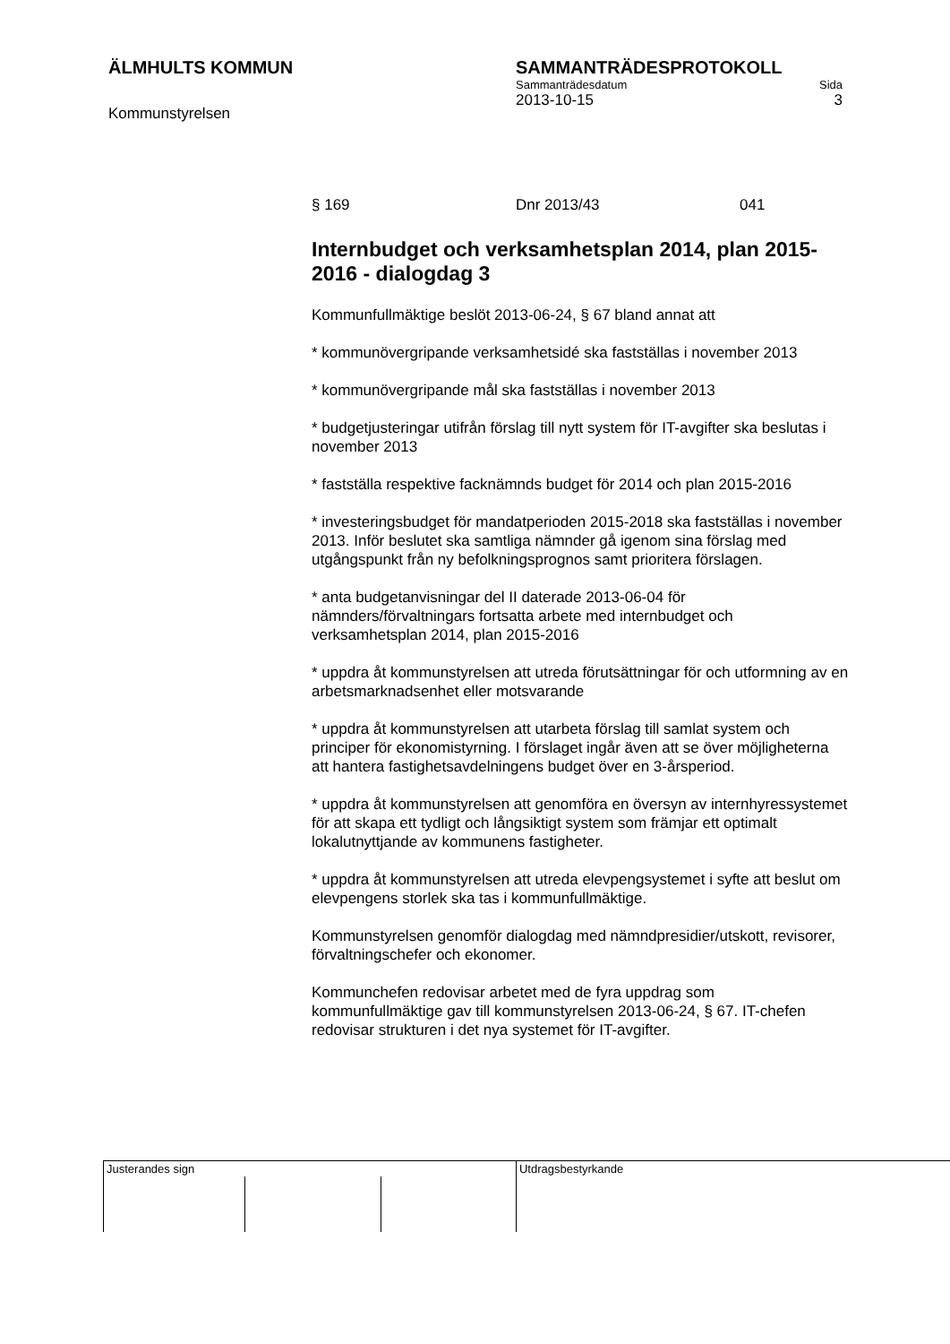ÄLMHULTS KOMMUN
Kommunstyrelsen
SAMMANTRÄDESPROTOKOLL
Sammanträdesdatum Sida
2013-10-15 3
§ 169 Dnr 2013/43 041
Internbudget och verksamhetsplan 2014, plan 2015-2016 - dialogdag 3
Kommunfullmäktige beslöt 2013-06-24, § 67 bland annat att
* kommunövergripande verksamhetsidé ska fastställas i november 2013
* kommunövergripande mål ska fastställas i november 2013
* budgetjusteringar utifrån förslag till nytt system för IT-avgifter ska beslutas i november 2013
* fastställa respektive facknämnds budget för 2014 och plan 2015-2016
* investeringsbudget för mandatperioden 2015-2018 ska fastställas i november 2013. Inför beslutet ska samtliga nämnder gå igenom sina förslag med utgångspunkt från ny befolkningsprognos samt prioritera förslagen.
* anta budgetanvisningar del II daterade 2013-06-04 för nämnders/förvaltningars fortsatta arbete med internbudget och verksamhetsplan 2014, plan 2015-2016
* uppdra åt kommunstyrelsen att utreda förutsättningar för och utformning av en arbetsmarknadsenhet eller motsvarande
* uppdra åt kommunstyrelsen att utarbeta förslag till samlat system och principer för ekonomistyrning. I förslaget ingår även att se över möjligheterna att hantera fastighetsavdelningens budget över en 3-årsperiod.
* uppdra åt kommunstyrelsen att genomföra en översyn av internhyressystemet för att skapa ett tydligt och långsiktigt system som främjar ett optimalt lokalutnyttjande av kommunens fastigheter.
* uppdra åt kommunstyrelsen att utreda elevpengsystemet i syfte att beslut om elevpengens storlek ska tas i kommunfullmäktige.
Kommunstyrelsen genomför dialogdag med nämndpresidier/utskott, revisorer, förvaltningschefer och ekonomer.
Kommunchefen redovisar arbetet med de fyra uppdrag som kommunfullmäktige gav till kommunstyrelsen 2013-06-24, § 67. IT-chefen redovisar strukturen i det nya systemet för IT-avgifter.
| Justerandes sign | | | Utdragsbestyrkande |